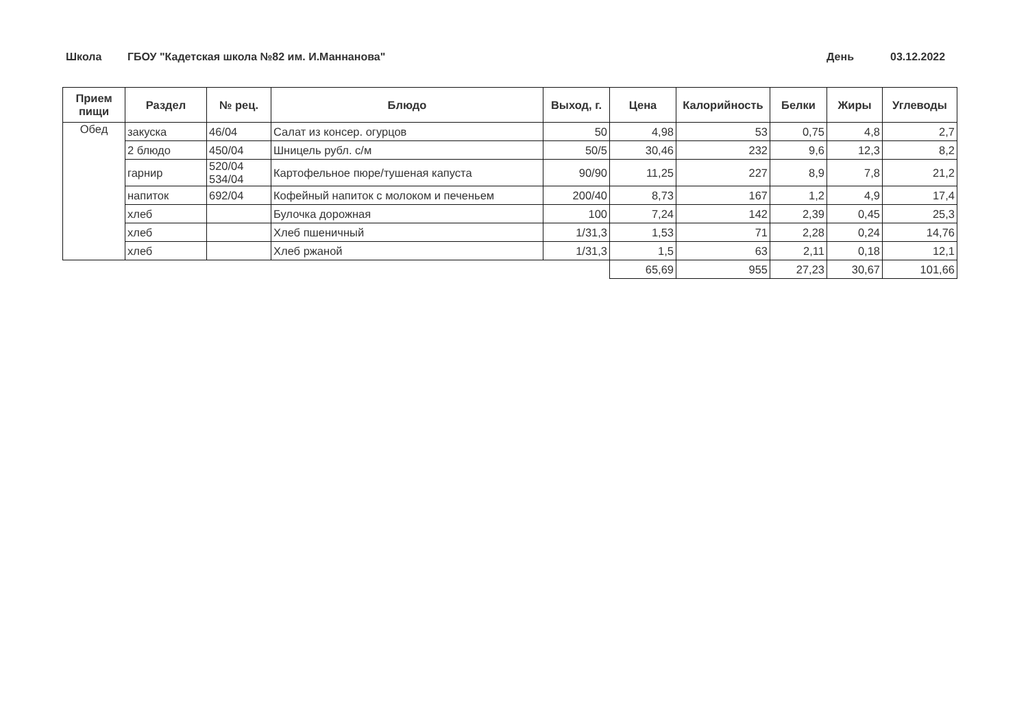Школа ГБОУ "Кадетская школа №82 им. И.Маннанова" День 03.12.2022
| Прием пищи | Раздел | № рец. | Блюдо | Выход, г. | Цена | Калорийность | Белки | Жиры | Углеводы |
| --- | --- | --- | --- | --- | --- | --- | --- | --- | --- |
| Обед | закуска | 46/04 | Салат из консер. огурцов | 50 | 4,98 | 53 | 0,75 | 4,8 | 2,7 |
| | 2 блюдо | 450/04 | Шницель рубл. с/м | 50/5 | 30,46 | 232 | 9,6 | 12,3 | 8,2 |
| | гарнир | 520/04 534/04 | Картофельное пюре/тушеная капуста | 90/90 | 11,25 | 227 | 8,9 | 7,8 | 21,2 |
| | напиток | 692/04 | Кофейный напиток с молоком и печеньем | 200/40 | 8,73 | 167 | 1,2 | 4,9 | 17,4 |
| | хлеб | | Булочка дорожная | 100 | 7,24 | 142 | 2,39 | 0,45 | 25,3 |
| | хлеб | | Хлеб пшеничный | 1/31,3 | 1,53 | 71 | 2,28 | 0,24 | 14,76 |
| | хлеб | | Хлеб ржаной | 1/31,3 | 1,5 | 63 | 2,11 | 0,18 | 12,1 |
| | | | | | 65,69 | 955 | 27,23 | 30,67 | 101,66 |